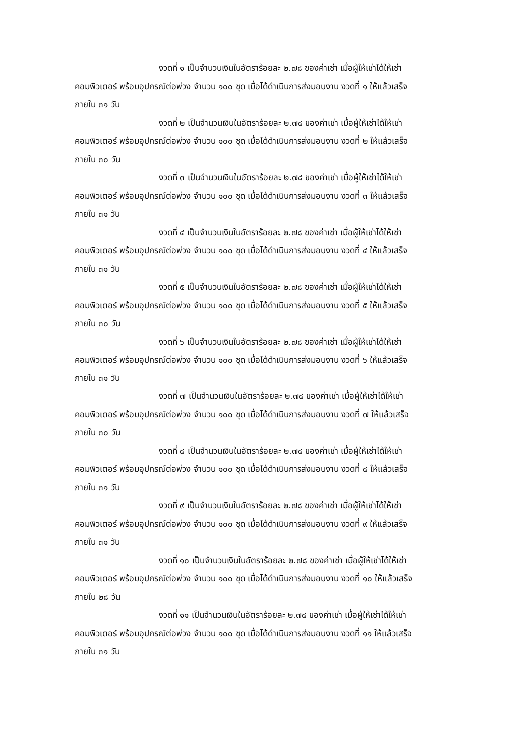งวดที่ ๑ เป็นจำนวนเงินในอัตราร้อยละ ๒.๗๘ ของค่าเช่า เมื่อผู้ให้เช่าได้ให้เช่า
คอมพิวเตอร์ พร้อมอุปกรณ์ต่อพ่วง จำนวน ๑๐๐ ชุด เมื่อได้ดำเนินการส่งมอบงาน งวดที่ ๑ ให้แล้วเสร็จ
ภายใน ๓๑ วัน
งวดที่ ๒ เป็นจำนวนเงินในอัตราร้อยละ ๒.๗๘ ของค่าเช่า เมื่อผู้ให้เช่าได้ให้เช่า
คอมพิวเตอร์ พร้อมอุปกรณ์ต่อพ่วง จำนวน ๑๐๐ ชุด เมื่อได้ดำเนินการส่งมอบงาน งวดที่ ๒ ให้แล้วเสร็จ
ภายใน ๓๐ วัน
งวดที่ ๓ เป็นจำนวนเงินในอัตราร้อยละ ๒.๗๘ ของค่าเช่า เมื่อผู้ให้เช่าได้ให้เช่า
คอมพิวเตอร์ พร้อมอุปกรณ์ต่อพ่วง จำนวน ๑๐๐ ชุด เมื่อได้ดำเนินการส่งมอบงาน งวดที่ ๓ ให้แล้วเสร็จ
ภายใน ๓๑ วัน
งวดที่ ๔ เป็นจำนวนเงินในอัตราร้อยละ ๒.๗๘ ของค่าเช่า เมื่อผู้ให้เช่าได้ให้เช่า
คอมพิวเตอร์ พร้อมอุปกรณ์ต่อพ่วง จำนวน ๑๐๐ ชุด เมื่อได้ดำเนินการส่งมอบงาน งวดที่ ๔ ให้แล้วเสร็จ
ภายใน ๓๑ วัน
งวดที่ ๕ เป็นจำนวนเงินในอัตราร้อยละ ๒.๗๘ ของค่าเช่า เมื่อผู้ให้เช่าได้ให้เช่า
คอมพิวเตอร์ พร้อมอุปกรณ์ต่อพ่วง จำนวน ๑๐๐ ชุด เมื่อได้ดำเนินการส่งมอบงาน งวดที่ ๕ ให้แล้วเสร็จ
ภายใน ๓๐ วัน
งวดที่ ๖ เป็นจำนวนเงินในอัตราร้อยละ ๒.๗๘ ของค่าเช่า เมื่อผู้ให้เช่าได้ให้เช่า
คอมพิวเตอร์ พร้อมอุปกรณ์ต่อพ่วง จำนวน ๑๐๐ ชุด เมื่อได้ดำเนินการส่งมอบงาน งวดที่ ๖ ให้แล้วเสร็จ
ภายใน ๓๑ วัน
งวดที่ ๗ เป็นจำนวนเงินในอัตราร้อยละ ๒.๗๘ ของค่าเช่า เมื่อผู้ให้เช่าได้ให้เช่า
คอมพิวเตอร์ พร้อมอุปกรณ์ต่อพ่วง จำนวน ๑๐๐ ชุด เมื่อได้ดำเนินการส่งมอบงาน งวดที่ ๗ ให้แล้วเสร็จ
ภายใน ๓๐ วัน
งวดที่ ๘ เป็นจำนวนเงินในอัตราร้อยละ ๒.๗๘ ของค่าเช่า เมื่อผู้ให้เช่าได้ให้เช่า
คอมพิวเตอร์ พร้อมอุปกรณ์ต่อพ่วง จำนวน ๑๐๐ ชุด เมื่อได้ดำเนินการส่งมอบงาน งวดที่ ๘ ให้แล้วเสร็จ
ภายใน ๓๑ วัน
งวดที่ ๙ เป็นจำนวนเงินในอัตราร้อยละ ๒.๗๘ ของค่าเช่า เมื่อผู้ให้เช่าได้ให้เช่า
คอมพิวเตอร์ พร้อมอุปกรณ์ต่อพ่วง จำนวน ๑๐๐ ชุด เมื่อได้ดำเนินการส่งมอบงาน งวดที่ ๙ ให้แล้วเสร็จ
ภายใน ๓๑ วัน
งวดที่ ๑๐ เป็นจำนวนเงินในอัตราร้อยละ ๒.๗๘ ของค่าเช่า เมื่อผู้ให้เช่าได้ให้เช่า
คอมพิวเตอร์ พร้อมอุปกรณ์ต่อพ่วง จำนวน ๑๐๐ ชุด เมื่อได้ดำเนินการส่งมอบงาน งวดที่ ๑๐ ให้แล้วเสร็จ
ภายใน ๒๘ วัน
งวดที่ ๑๑ เป็นจำนวนเงินในอัตราร้อยละ ๒.๗๘ ของค่าเช่า เมื่อผู้ให้เช่าได้ให้เช่า
คอมพิวเตอร์ พร้อมอุปกรณ์ต่อพ่วง จำนวน ๑๐๐ ชุด เมื่อได้ดำเนินการส่งมอบงาน งวดที่ ๑๑ ให้แล้วเสร็จ
ภายใน ๓๑ วัน